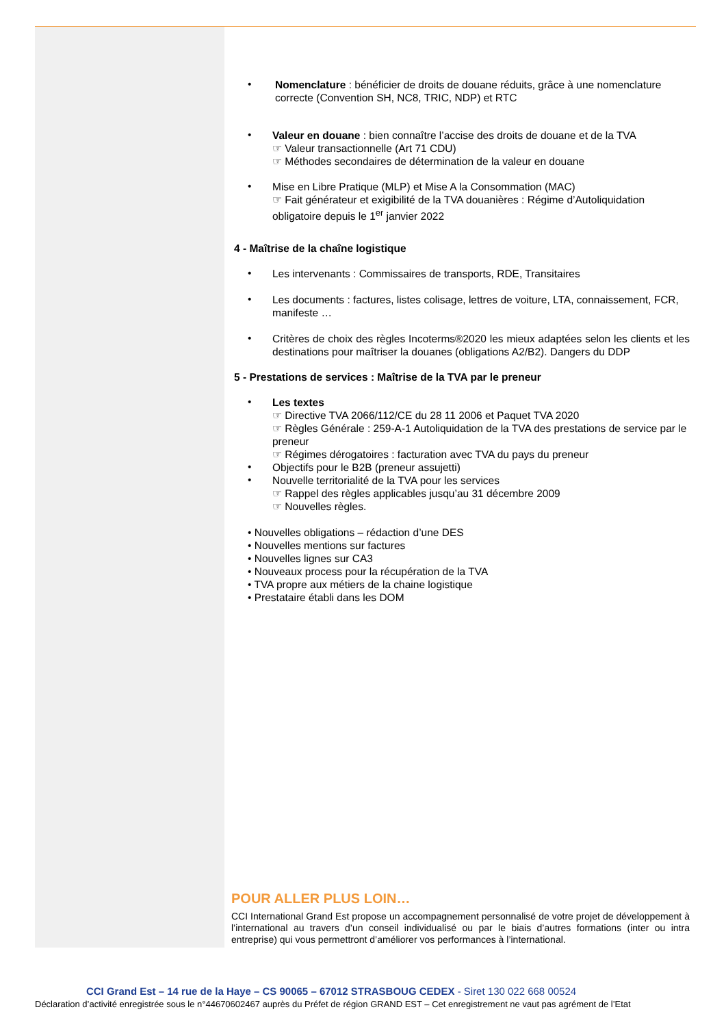•
Nomenclature : bénéficier de droits de douane réduits, grâce à une nomenclature correcte (Convention SH, NC8, TRIC, NDP) et RTC
•
Valeur en douane : bien connaître l’accise des droits de douane et de la TVA
☞ Valeur transactionnelle (Art 71 CDU)
☞ Méthodes secondaires de détermination de la valeur en douane
•
Mise en Libre Pratique (MLP) et Mise A la Consommation (MAC)
☞ Fait générateur et exigibilité de la TVA douanières : Régime d’Autoliquidation obligatoire depuis le 1<sup>er</sup> janvier 2022
4 - Maîtrise de la chaîne logistique
•
Les intervenants : Commissaires de transports, RDE, Transitaires
•
Les documents : factures, listes colisage, lettres de voiture, LTA, connaissement, FCR, manifeste …
•
Critères de choix des règles Incoterms®2020 les mieux adaptées selon les clients et les destinations pour maîtriser la douanes (obligations A2/B2). Dangers du DDP
5 - Prestations de services : Maîtrise de la TVA par le preneur
•
Les textes
☞ Directive TVA 2066/112/CE du 28 11 2006 et Paquet TVA 2020
☞ Règles Générale : 259-A-1 Autoliquidation de la TVA des prestations de service par le preneur
☞ Régimes dérogatoires : facturation avec TVA du pays du preneur
•
Objectifs pour le B2B (preneur assujetti)
•
Nouvelle territorialité de la TVA pour les services
☞ Rappel des règles applicables jusqu’au 31 décembre 2009
☞ Nouvelles règles.
• Nouvelles obligations – rédaction d’une DES
• Nouvelles mentions sur factures
• Nouvelles lignes sur CA3
• Nouveaux process pour la récupération de la TVA
• TVA propre aux métiers de la chaine logistique
• Prestataire établi dans les DOM
POUR ALLER PLUS LOIN…
CCI International Grand Est propose un accompagnement personnalisé de votre projet de développement à l’international au travers d’un conseil individualisé ou par le biais d’autres formations (inter ou intra entreprise) qui vous permettront d’améliorer vos performances à l’international.
CCI Grand Est – 14 rue de la Haye – CS 90065 – 67012 STRASBOUG CEDEX - Siret 130 022 668 00524
Déclaration d’activité enregistrée sous le n°44670602467 auprès du Préfet de région GRAND EST – Cet enregistrement ne vaut pas agrément de l’Etat